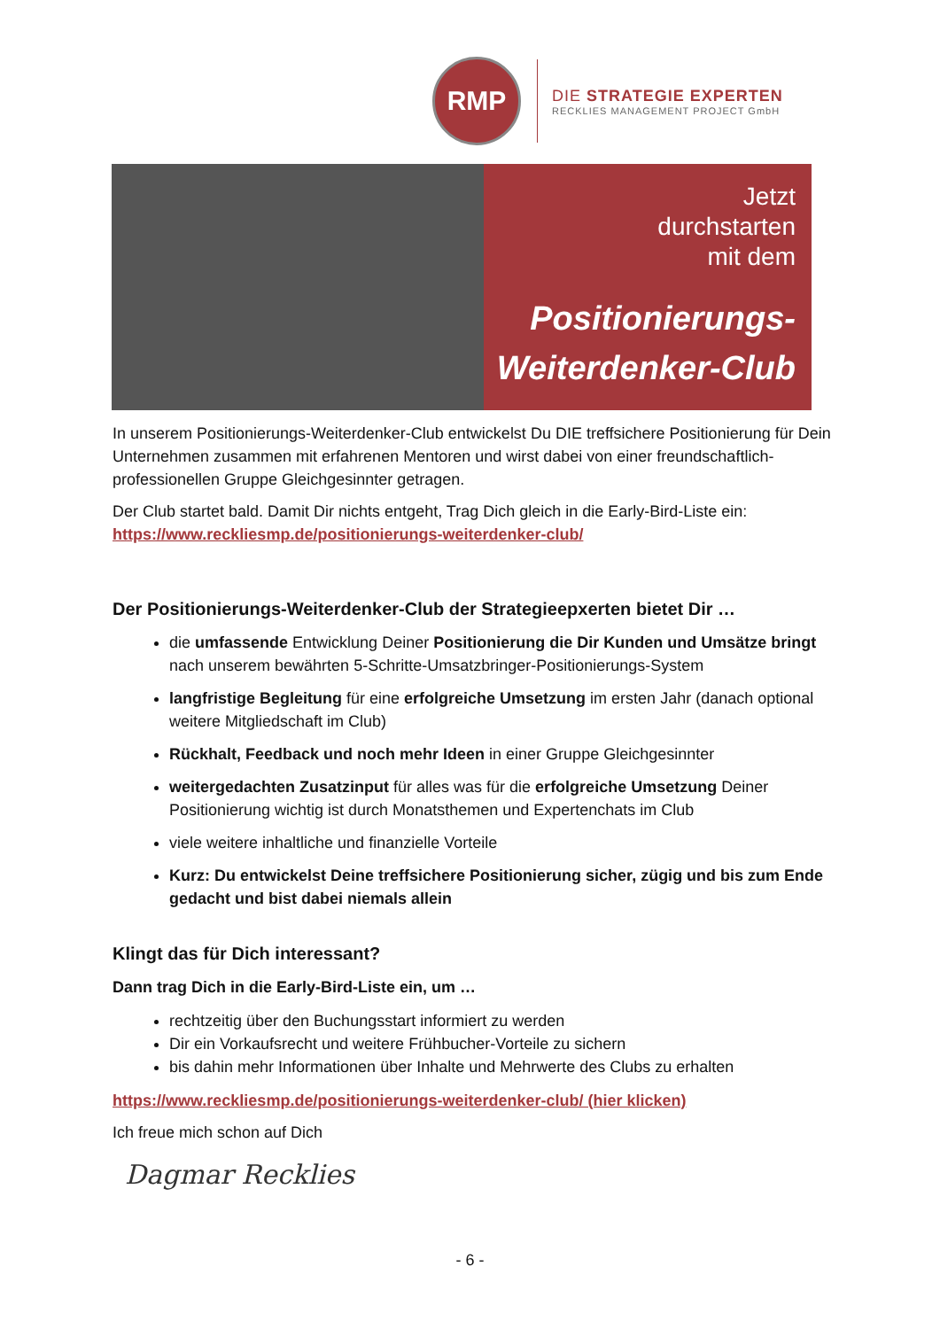RMP
DIE STRATEGIE EXPERTEN
RECKLIES MANAGEMENT PROJECT GmbH
Jetzt
durchstarten
mit dem
Positionierungs-
Weiterdenker-Club
In unserem Positionierungs-Weiterdenker-Club entwickelst Du DIE treffsichere Positionierung für Dein Unternehmen zusammen mit erfahrenen Mentoren und wirst dabei von einer freundschaftlich-professionellen Gruppe Gleichgesinnter getragen.
Der Club startet bald. Damit Dir nichts entgeht, Trag Dich gleich in die Early-Bird-Liste ein: https://www.reckliesmp.de/positionierungs-weiterdenker-club/
Der Positionierungs-Weiterdenker-Club der Strategieepxerten bietet Dir …
die umfassende Entwicklung Deiner Positionierung die Dir Kunden und Umsätze bringt nach unserem bewährten 5-Schritte-Umsatzbringer-Positionierungs-System
langfristige Begleitung für eine erfolgreiche Umsetzung im ersten Jahr (danach optional weitere Mitgliedschaft im Club)
Rückhalt, Feedback und noch mehr Ideen in einer Gruppe Gleichgesinnter
weitergedachten Zusatzinput für alles was für die erfolgreiche Umsetzung Deiner Positionierung wichtig ist durch Monatsthemen und Expertenchats im Club
viele weitere inhaltliche und finanzielle Vorteile
Kurz: Du entwickelst Deine treffsichere Positionierung sicher, zügig und bis zum Ende gedacht und bist dabei niemals allein
Klingt das für Dich interessant?
Dann trag Dich in die Early-Bird-Liste ein, um …
rechtzeitig über den Buchungsstart informiert zu werden
Dir ein Vorkaufsrecht und weitere Frühbucher-Vorteile zu sichern
bis dahin mehr Informationen über Inhalte und Mehrwerte des Clubs zu erhalten
https://www.reckliesmp.de/positionierungs-weiterdenker-club/ (hier klicken)
Ich freue mich schon auf Dich
Dagmar Recklies
- 6 -